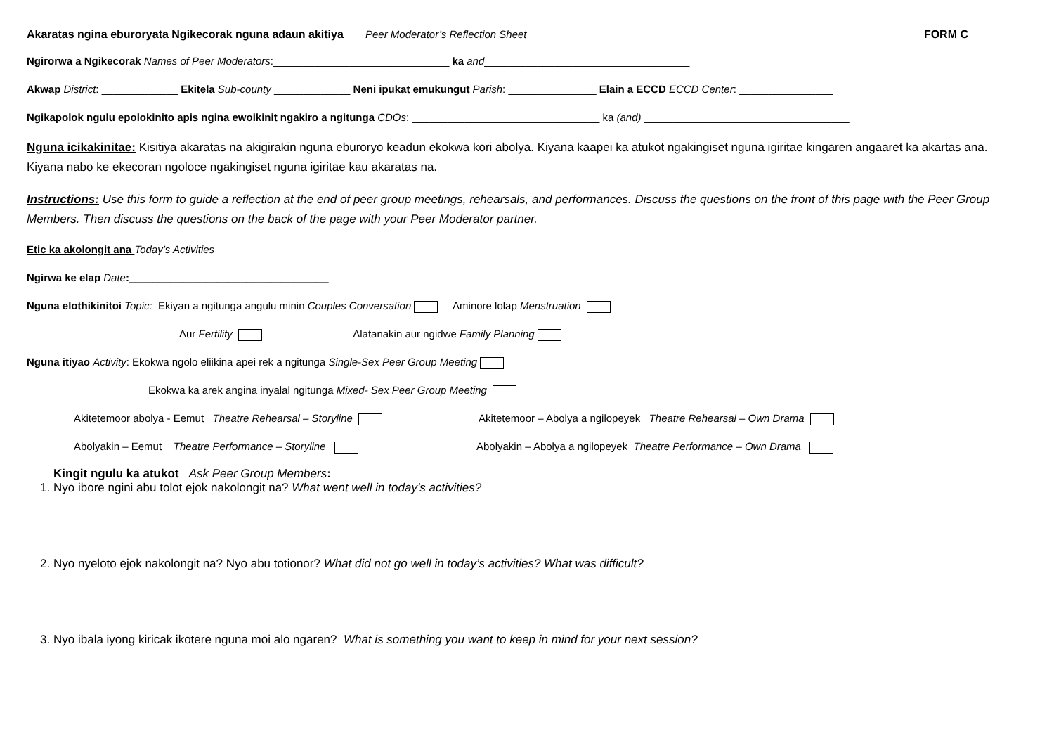Akaratas ngina eburoryata Ngikecorak nguna adaun akitiya Peer Moderator’s Reflection Sheet FORM C
Ngirorwa a Ngikecorak Names of Peer Moderators:______________________________ ka and___________________________________
Akwap District: _____________ Ekitela Sub-county _____________ Neni ipukat emukungut Parish: _______________ Elain a ECCD ECCD Center: ________________
Ngikapolok ngulu epolokinito apis ngina ewoikinit ngakiro a ngitunga CDOs: ________________________________ ka (and) ___________________________________
Nguna icikakinitae: Kisitiya akaratas na akigirakin nguna eburoryo keadun ekokwa kori abolya. Kiyana kaapei ka atukot ngakingiset nguna igiritae kingaren angaaret ka akartas ana. Kiyana nabo ke ekecoran ngoloce ngakingiset nguna igiritae kau akaratas na.
Instructions: Use this form to guide a reflection at the end of peer group meetings, rehearsals, and performances. Discuss the questions on the front of this page with the Peer Group Members. Then discuss the questions on the back of the page with your Peer Moderator partner.
Etic ka akolongit ana Today’s Activities
Ngirwa ke elap Date:__________________________________
Nguna elothikinitoi Topic: Ekiyan a ngitunga angulu minin Couples Conversation Aminore lolap Menstruation
Aur Fertility Alatanakin aur ngidwe Family Planning
Nguna itiyao Activity: Ekokwa ngolo eliikina apei rek a ngitunga Single-Sex Peer Group Meeting
Ekokwa ka arek angina inyalal ngitunga Mixed- Sex Peer Group Meeting
Akitetemoor abolya - Eemut Theatre Rehearsal – Storyline Akitetemoor – Abolya a ngilopeyek Theatre Rehearsal – Own Drama
Abolyakin – Eemut Theatre Performance – Storyline Abolyakin – Abolya a ngilopeyek Theatre Performance – Own Drama
Kingit ngulu ka atukot Ask Peer Group Members:
1. Nyo ibore ngini abu tolot ejok nakolongit na? What went well in today’s activities?
2. Nyo nyeloto ejok nakolongit na? Nyo abu totionor? What did not go well in today’s activities? What was difficult?
3. Nyo ibala iyong kiricak ikotere nguna moi alo ngaren? What is something you want to keep in mind for your next session?